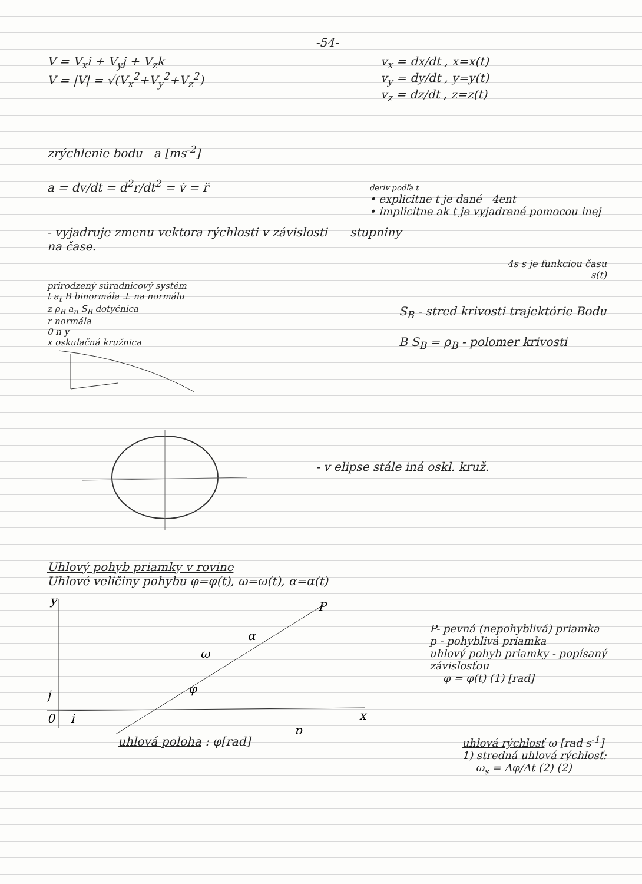-54-
V = V<sub>x</sub>i + V<sub>y</sub>j + V<sub>z</sub>k
V = |V| = √(V<sub>x</sub><sup>2</sup>+V<sub>y</sub><sup>2</sup>+V<sub>z</sub><sup>2</sup>)
v<sub>x</sub> = dx/dt , x=x(t)
v<sub>y</sub> = dy/dt , y=y(t)
v<sub>z</sub> = dz/dt , z=z(t)
zrýchlenie bodu a [ms<sup>-2</sup>]
a = dv/dt = d<sup>2</sup>r/dt<sup>2</sup> = v̇ = r̈
deriv podľa t
• explicitne t je dané 4ent
• implicitne ak t je vyjadrené pomocou inej
- vyjadruje zmenu vektora rýchlosti v závislosti stupniny
na čase.
4s s je funkciou času
s(t)
prirodzený súradnicový systém
t a<sub>t</sub> B binormála ⊥ na normálu
z ρ<sub>B</sub> a<sub>n</sub> S<sub>B</sub> dotyčnica
r normála
0 n y
x oskulačná kružnica
S<sub>B</sub> - stred krivosti trajektórie Bodu
B S<sub>B</sub> = ρ<sub>B</sub> - polomer krivosti
- v elipse stále iná oskl. kruž.
Uhlový pohyb priamky v rovine
Uhlové veličiny pohybu φ=φ(t), ω=ω(t), α=α(t)
y
P
x
p
φ
ω
α
0
j
i
P- pevná (nepohyblivá) priamka
p - pohyblivá priamka
uhlový pohyb priamky - popísaný
závislosťou
φ = φ(t) (1) [rad]
uhlová poloha : φ[rad] uhlová rýchlosť ω [rad s<sup>-1</sup>]
1) stredná uhlová rýchlosť:
ω<sub>s</sub> = Δφ/Δt (2) (2)